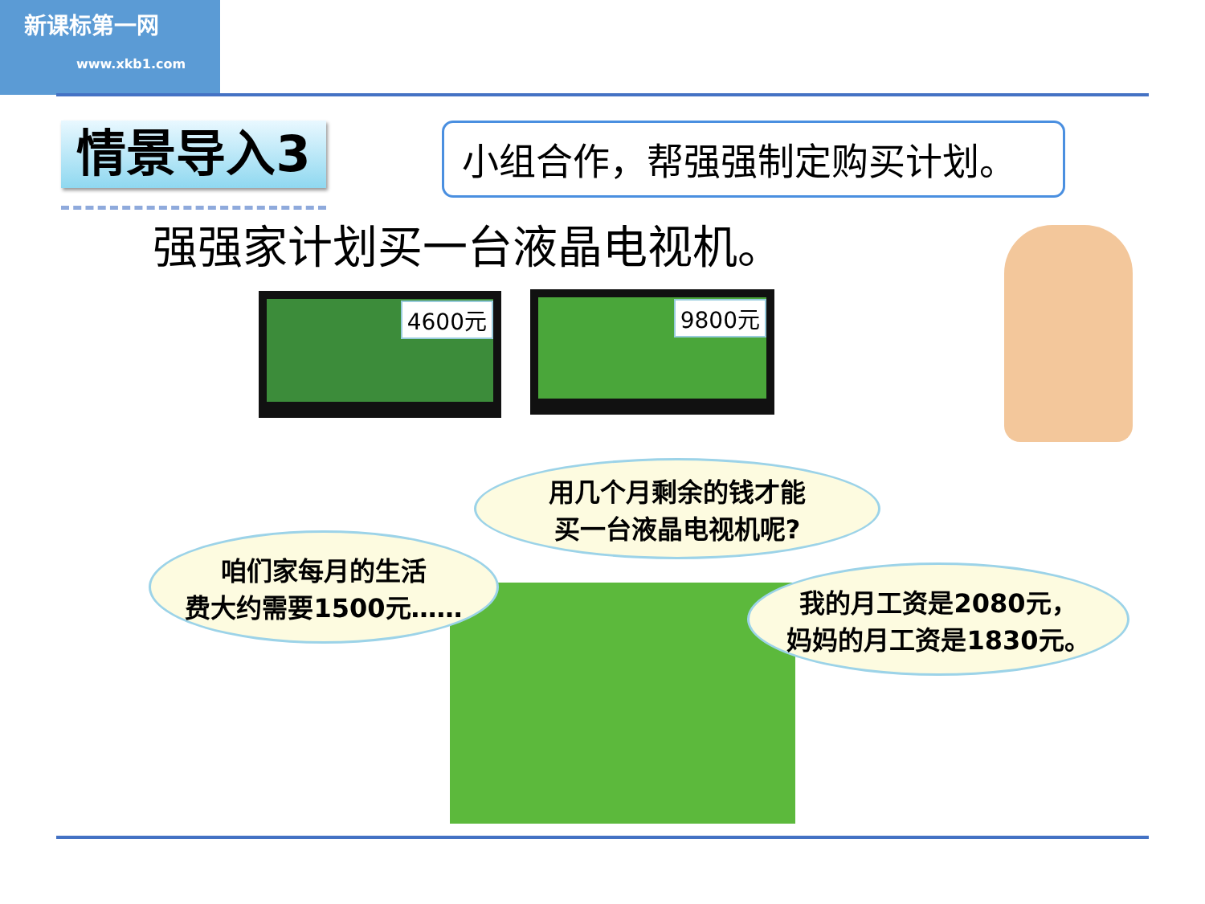新课标第一网
www.xkb1.com
情景导入3 小组合作，帮强强制定购买计划。
强强家计划买一台液晶电视机。
4600元 9800元
用几个月剩余的钱才能
买一台液晶电视机呢?
咱们家每月的生活
费大约需要1500元……
我的月工资是2080元，
妈妈的月工资是1830元。